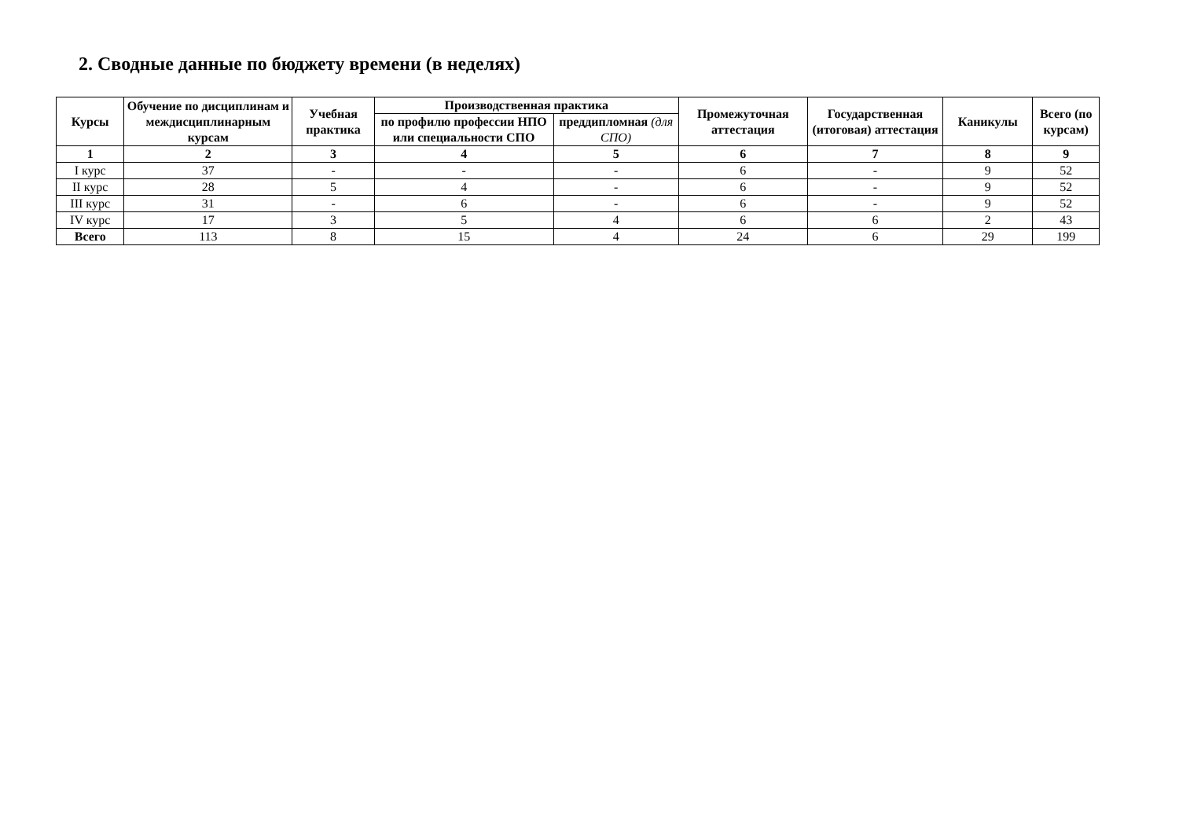2. Сводные данные по бюджету времени (в неделях)
| Курсы | Обучение по дисциплинам и междисциплинарным курсам | Учебная практика | Производственная практика | | Промежуточная аттестация | Государственная (итоговая) аттестация | Каникулы | Всего (по курсам) |
| --- | --- | --- | --- | --- | --- | --- | --- | --- |
| | | | по профилю профессии НПО или специальности СПО | преддипломная (для СПО) | | | | |
| 1 | 2 | 3 | 4 | 5 | 6 | 7 | 8 | 9 |
| I курс | 37 | - | - | - | 6 | - | 9 | 52 |
| II курс | 28 | 5 | 4 | - | 6 | - | 9 | 52 |
| III курс | 31 | - | 6 | - | 6 | - | 9 | 52 |
| IV курс | 17 | 3 | 5 | 4 | 6 | 6 | 2 | 43 |
| Всего | 113 | 8 | 15 | 4 | 24 | 6 | 29 | 199 |